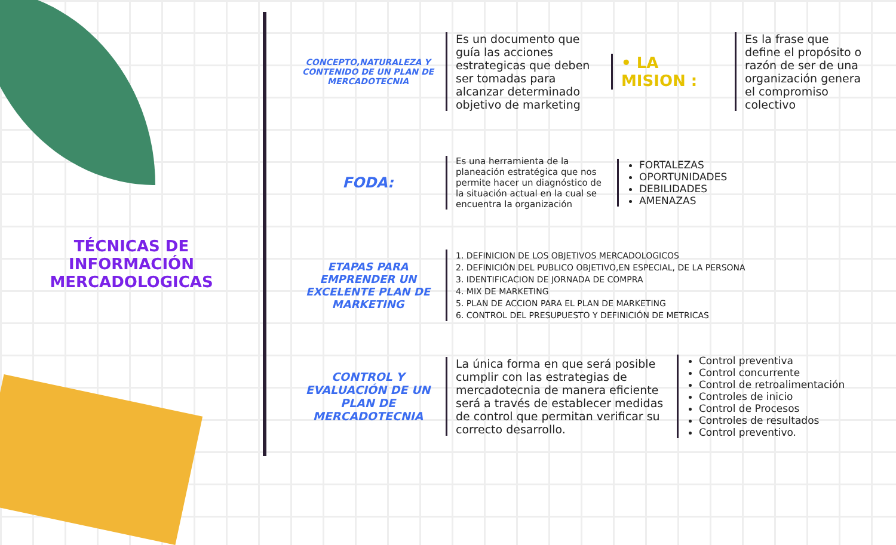TÉCNICAS DE
INFORMACIÓN
MERCADOLOGICAS
CONCEPTO,NATURALEZA Y CONTENIDO DE UN PLAN DE MERCADOTECNIA
Es un documento que guía las acciones estrategicas que deben ser tomadas para alcanzar determinado objetivo de marketing
• LA MISION :
Es la frase que define el propósito o razón de ser de una organización genera el compromiso colectivo
FODA:
Es una herramienta de la planeación estratégica que nos permite hacer un diagnóstico de la situación actual en la cual se encuentra la organización
FORTALEZAS
OPORTUNIDADES
DEBILIDADES
AMENAZAS
ETAPAS PARA EMPRENDER UN EXCELENTE PLAN DE MARKETING
1. DEFINICION DE LOS OBJETIVOS MERCADOLOGICOS
2. DEFINICIÓN DEL PUBLICO OBJETIVO,EN ESPECIAL, DE LA PERSONA
3. IDENTIFICACION DE JORNADA DE COMPRA
4. MIX DE MARKETING
5. PLAN DE ACCION PARA EL PLAN DE MARKETING
6. CONTROL DEL PRESUPUESTO Y DEFINICIÓN DE METRICAS
CONTROL Y EVALUACIÓN DE UN PLAN DE MERCADOTECNIA
La única forma en que será posible cumplir con las estrategias de mercadotecnia de manera eficiente será a través de establecer medidas de control que permitan verificar su correcto desarrollo.
Control preventiva
Control concurrente
Control de retroalimentación
Controles de inicio
Control de Procesos
Controles de resultados
Control preventivo.